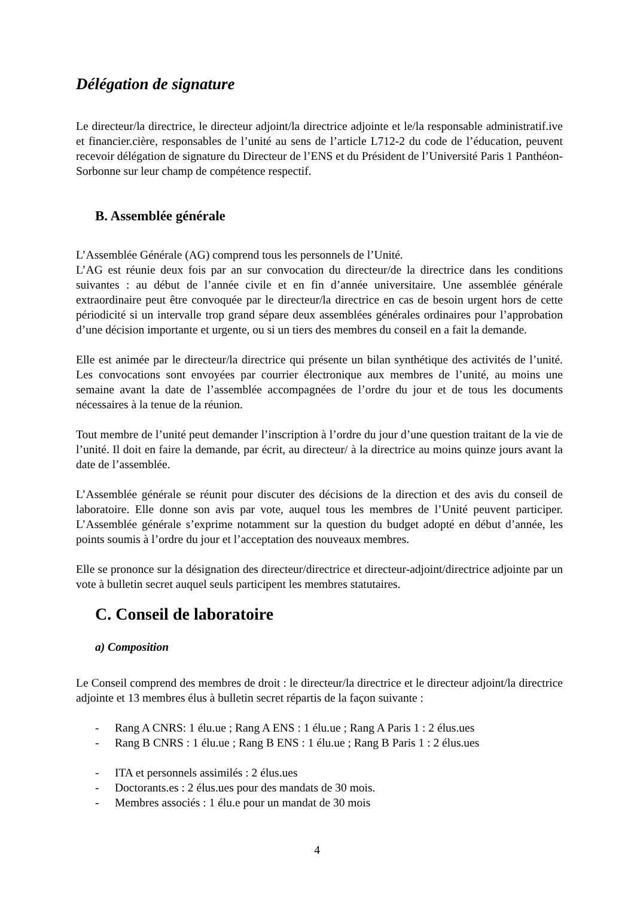Délégation de signature
Le directeur/la directrice, le directeur adjoint/la directrice adjointe et le/la responsable administratif.ive et financier.cière, responsables de l’unité au sens de l’article L712-2 du code de l’éducation, peuvent recevoir délégation de signature du Directeur de l’ENS et du Président de l’Université Paris 1 Panthéon-Sorbonne sur leur champ de compétence respectif.
B. Assemblée générale
L’Assemblée Générale (AG) comprend tous les personnels de l’Unité.
L’AG est réunie deux fois par an sur convocation du directeur/de la directrice dans les conditions suivantes : au début de l’année civile et en fin d’année universitaire. Une assemblée générale extraordinaire peut être convoquée par le directeur/la directrice en cas de besoin urgent hors de cette périodicité si un intervalle trop grand sépare deux assemblées générales ordinaires pour l’approbation d’une décision importante et urgente, ou si un tiers des membres du conseil en a fait la demande.
Elle est animée par le directeur/la directrice qui présente un bilan synthétique des activités de l’unité. Les convocations sont envoyées par courrier électronique aux membres de l’unité, au moins une semaine avant la date de l’assemblée accompagnées de l’ordre du jour et de tous les documents nécessaires à la tenue de la réunion.
Tout membre de l’unité peut demander l’inscription à l’ordre du jour d’une question traitant de la vie de l’unité. Il doit en faire la demande, par écrit, au directeur/ à la directrice au moins quinze jours avant la date de l’assemblée.
L’Assemblée générale se réunit pour discuter des décisions de la direction et des avis du conseil de laboratoire. Elle donne son avis par vote, auquel tous les membres de l’Unité peuvent participer. L’Assemblée générale s’exprime notamment sur la question du budget adopté en début d’année, les points soumis à l’ordre du jour et l’acceptation des nouveaux membres.
Elle se prononce sur la désignation des directeur/directrice et directeur-adjoint/directrice adjointe par un vote à bulletin secret auquel seuls participent les membres statutaires.
C. Conseil de laboratoire
a) Composition
Le Conseil comprend des membres de droit : le directeur/la directrice et le directeur adjoint/la directrice adjointe et 13 membres élus à bulletin secret répartis de la façon suivante :
- Rang A CNRS: 1 élu.ue ; Rang A ENS : 1 élu.ue ; Rang A Paris 1 : 2 élus.ues
- Rang B CNRS : 1 élu.ue ; Rang B ENS : 1 élu.ue ; Rang B Paris 1 : 2 élus.ues
- ITA et personnels assimilés : 2 élus.ues
- Doctorants.es : 2 élus.ues pour des mandats de 30 mois.
- Membres associés : 1 élu.e pour un mandat de 30 mois
4